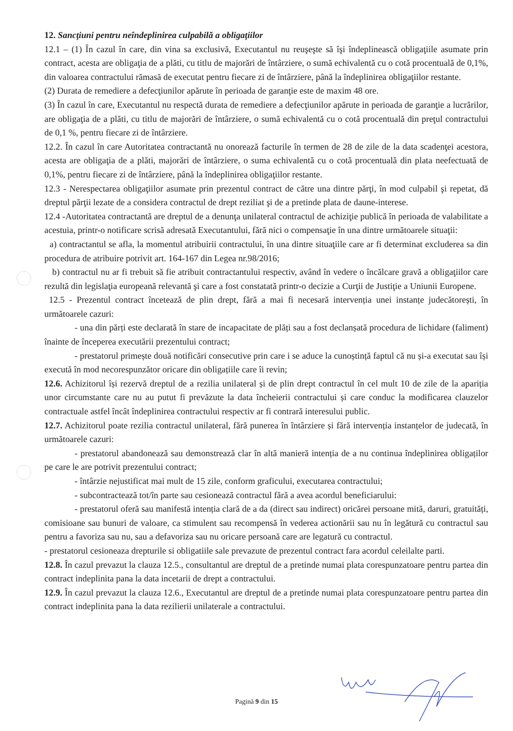12. Sancţiuni pentru neîndeplinirea culpabilă a obligaţiilor
12.1 – (1) În cazul în care, din vina sa exclusivă, Executantul nu reuşeşte să îşi îndeplinească obligaţiile asumate prin contract, acesta are obligaţia de a plăti, cu titlu de majorări de întârziere, o sumă echivalentă cu o cotă procentuală de 0,1%, din valoarea contractului rămasă de executat pentru fiecare zi de întârziere, până la îndeplinirea obligaţiilor restante.
(2) Durata de remediere a defecţiunilor apărute în perioada de garanţie este de maxim 48 ore.
(3) În cazul în care, Executantul nu respectă durata de remediere a defecţiunilor apărute in perioada de garanţie a lucrărilor, are obligaţia de a plăti, cu titlu de majorări de întârziere, o sumă echivalentă cu o cotă procentuală din preţul contractului de 0,1 %, pentru fiecare zi de întârziere.
12.2. În cazul în care Autoritatea contractantă nu onorează facturile în termen de 28 de zile de la data scadenţei acestora, acesta are obligaţia de a plăti, majorări de întârziere, o suma echivalentă cu o cotă procentuală din plata neefectuată de 0,1%, pentru fiecare zi de întârziere, până la îndeplinirea obligaţiilor restante.
12.3 - Nerespectarea obligaţiilor asumate prin prezentul contract de către una dintre părţi, în mod culpabil şi repetat, dă dreptul părţii lezate de a considera contractul de drept reziliat şi de a pretinde plata de daune-interese.
12.4 -Autoritatea contractantă are dreptul de a denunţa unilateral contractul de achiziţie publică în perioada de valabilitate a acestuia, printr-o notificare scrisă adresată Executantului, fără nici o compensaţie în una dintre următoarele situaţii:
a) contractantul se afla, la momentul atribuirii contractului, în una dintre situaţiile care ar fi determinat excluderea sa din procedura de atribuire potrivit art. 164-167 din Legea nr.98/2016;
b) contractul nu ar fi trebuit să fie atribuit contractantului respectiv, având în vedere o încălcare gravă a obligaţiilor care rezultă din legislaţia europeană relevantă şi care a fost constatată printr-o decizie a Curţii de Justiţie a Uniunii Europene.
12.5 - Prezentul contract încetează de plin drept, fără a mai fi necesară intervenția unei instanțe judecătorești, în următoarele cazuri:
- una din părți este declarată în stare de incapacitate de plăți sau a fost declanșată procedura de lichidare (faliment) înainte de începerea executării prezentului contract;
- prestatorul primește două notificări consecutive prin care i se aduce la cunoștință faptul că nu și-a executat sau își execută în mod necorespunzător oricare din obligațiile care îi revin;
12.6. Achizitorul își rezervă dreptul de a rezilia unilateral și de plin drept contractul în cel mult 10 de zile de la apariția unor circumstante care nu au putut fi prevăzute la data încheierii contractului și care conduc la modificarea clauzelor contractuale astfel încât îndeplinirea contractului respectiv ar fi contrară interesului public.
12.7. Achizitorul poate rezilia contractul unilateral, fără punerea în întârziere și fără intervenția instanțelor de judecată, în următoarele cazuri:
- prestatorul abandonează sau demonstrează clar în altă manieră intenția de a nu continua îndeplinirea obligaților pe care le are potrivit prezentului contract;
- întârzie nejustificat mai mult de 15 zile, conform graficului, executarea contractului;
- subcontractează tot/în parte sau cesionează contractul fără a avea acordul beneficiarului:
- prestatorul oferă sau manifestă intenția clară de a da (direct sau indirect) oricărei persoane mită, daruri, gratuități, comisioane sau bunuri de valoare, ca stimulent sau recompensă în vederea actionării sau nu în legătură cu contractul sau pentru a favoriza sau nu, sau a defavoriza sau nu oricare persoană care are legatură cu contractul.
- prestatorul cesioneaza drepturile si obligatiile sale prevazute de prezentul contract fara acordul celeilalte parti.
12.8. În cazul prevazut la clauza 12.5., consultantul are dreptul de a pretinde numai plata corespunzatoare pentru partea din contract indeplinita pana la data incetarii de drept a contractului.
12.9. În cazul prevazut la clauza 12.6., Executantul are dreptul de a pretinde numai plata corespunzatoare pentru partea din contract indeplinita pana la data rezilierii unilaterale a contractului.
Pagină 9 din 15